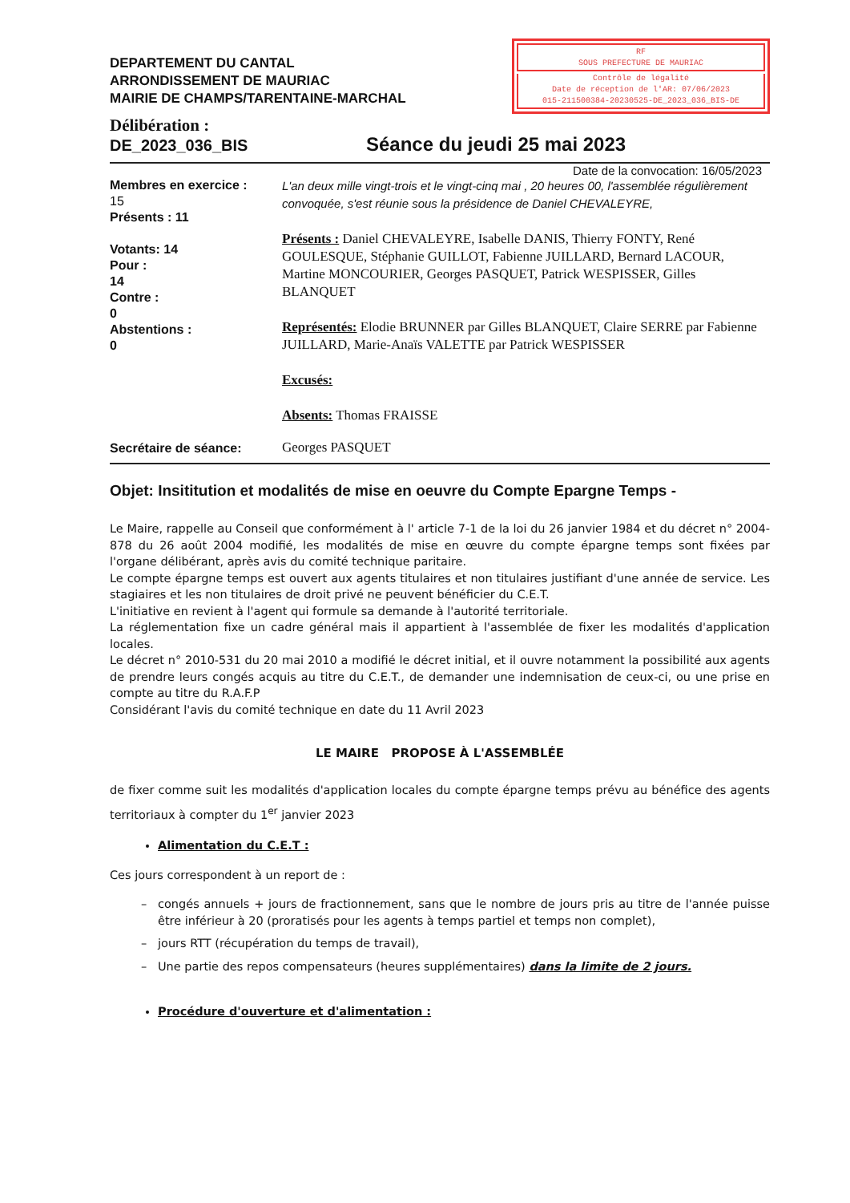DEPARTEMENT DU CANTAL
ARRONDISSEMENT DE MAURIAC
MAIRIE DE CHAMPS/TARENTAINE-MARCHAL
RF
SOUS PREFECTURE DE MAURIAC
Contrôle de légalité
Date de réception de l'AR: 07/06/2023
015-211500384-20230525-DE_2023_036_BIS-DE
Délibération :
DE_2023_036_BIS
Séance du jeudi 25 mai 2023
Date de la convocation: 16/05/2023
Membres en exercice :
15
Présents : 11
Votants: 14
Pour :
14
Contre :
0
Abstentions :
0
L'an deux mille vingt-trois et le vingt-cinq mai , 20 heures 00, l'assemblée régulièrement convoquée, s'est réunie sous la présidence de Daniel CHEVALEYRE,
Présents : Daniel CHEVALEYRE, Isabelle DANIS, Thierry FONTY, René GOULESQUE, Stéphanie GUILLOT, Fabienne JUILLARD, Bernard LACOUR, Martine MONCOURIER, Georges PASQUET, Patrick WESPISSER, Gilles BLANQUET
Représentés: Elodie BRUNNER par Gilles BLANQUET, Claire SERRE par Fabienne JUILLARD, Marie-Anaïs VALETTE par Patrick WESPISSER
Excusés:
Absents: Thomas FRAISSE
Secrétaire de séance:
Georges PASQUET
Objet: Insititution et modalités de mise en oeuvre du Compte Epargne Temps -
Le Maire, rappelle au Conseil que conformément à l' article 7-1 de la loi du 26 janvier 1984 et du décret n° 2004-878 du 26 août 2004 modifié, les modalités de mise en œuvre du compte épargne temps sont fixées par l'organe délibérant, après avis du comité technique paritaire.
Le compte épargne temps est ouvert aux agents titulaires et non titulaires justifiant d'une année de service. Les stagiaires et les non titulaires de droit privé ne peuvent bénéficier du C.E.T.
L'initiative en revient à l'agent qui formule sa demande à l'autorité territoriale.
La réglementation fixe un cadre général mais il appartient à l'assemblée de fixer les modalités d'application locales.
Le décret n° 2010-531 du 20 mai 2010 a modifié le décret initial, et il ouvre notamment la possibilité aux agents de prendre leurs congés acquis au titre du C.E.T., de demander une indemnisation de ceux-ci, ou une prise en compte au titre du R.A.F.P
Considérant l'avis du comité technique en date du 11 Avril 2023
LE MAIRE PROPOSE À L'ASSEMBLÉE
de fixer comme suit les modalités d'application locales du compte épargne temps prévu au bénéfice des agents territoriaux à compter du 1<sup>er</sup> janvier 2023
Alimentation du C.E.T :
Ces jours correspondent à un report de :
congés annuels + jours de fractionnement, sans que le nombre de jours pris au titre de l'année puisse être inférieur à 20 (proratisés pour les agents à temps partiel et temps non complet),
jours RTT (récupération du temps de travail),
Une partie des repos compensateurs (heures supplémentaires) dans la limite de 2 jours.
Procédure d'ouverture et d'alimentation :